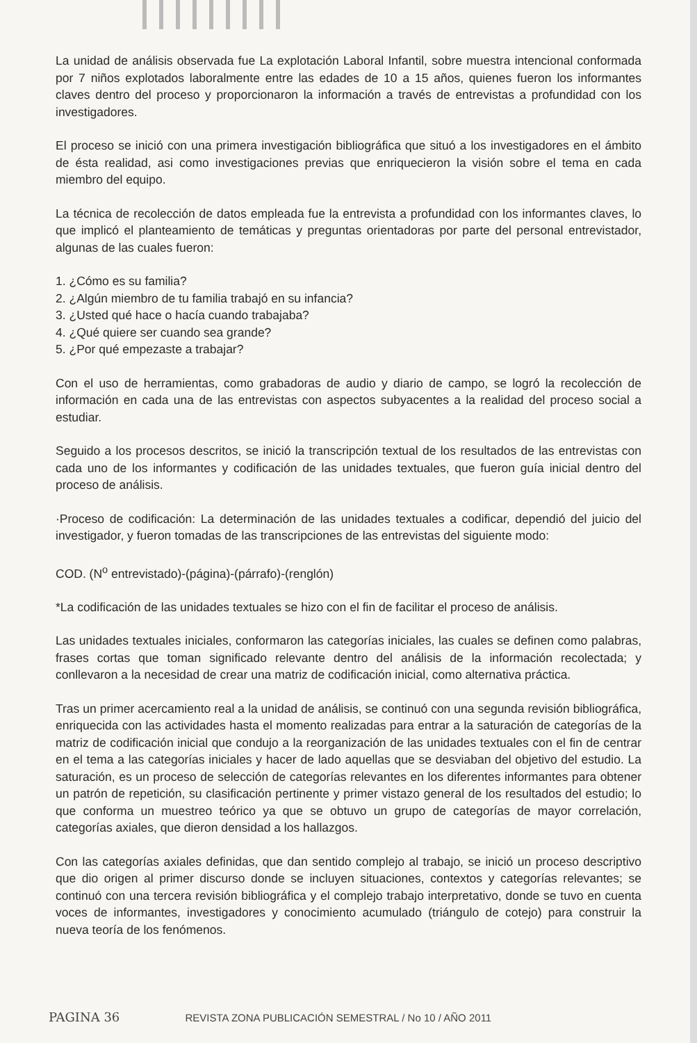La unidad de análisis observada fue La explotación Laboral Infantil, sobre muestra intencional conformada por 7 niños explotados laboralmente entre las edades de 10 a 15 años, quienes fueron los informantes claves dentro del proceso y proporcionaron la información a través de entrevistas a profundidad con los investigadores.
El proceso se inició con una primera investigación bibliográfica que situó a los investigadores en el ámbito de ésta realidad, asi como investigaciones previas que enriquecieron la visión sobre el tema en cada miembro del equipo.
La técnica de recolección de datos empleada fue la entrevista a profundidad con los informantes claves, lo que implicó el planteamiento de temáticas y preguntas orientadoras por parte del personal entrevistador, algunas de las cuales fueron:
1. ¿Cómo es su familia?
2. ¿Algún miembro de tu familia trabajó en su infancia?
3. ¿Usted qué hace o hacía cuando trabajaba?
4. ¿Qué quiere ser cuando sea grande?
5. ¿Por qué empezaste a trabajar?
Con el uso de herramientas, como grabadoras de audio y diario de campo, se logró la recolección de información en cada una de las entrevistas con aspectos subyacentes a la realidad del proceso social a estudiar.
Seguido a los procesos descritos, se inició la transcripción textual de los resultados de las entrevistas con cada uno de los informantes y codificación de las unidades textuales, que fueron guía inicial dentro del proceso de análisis.
·Proceso de codificación: La determinación de las unidades textuales a codificar, dependió del juicio del investigador, y fueron tomadas de las transcripciones de las entrevistas del siguiente modo:
COD. (N<sup>o</sup> entrevistado)-(página)-(párrafo)-(renglón)
*La codificación de las unidades textuales se hizo con el fin de facilitar el proceso de análisis.
Las unidades textuales iniciales, conformaron las categorías iniciales, las cuales se definen como palabras, frases cortas que toman significado relevante dentro del análisis de la información recolectada; y conllevaron a la necesidad de crear una matriz de codificación inicial, como alternativa práctica.
Tras un primer acercamiento real a la unidad de análisis, se continuó con una segunda revisión bibliográfica, enriquecida con las actividades hasta el momento realizadas para entrar a la saturación de categorías de la matriz de codificación inicial que condujo a la reorganización de las unidades textuales con el fin de centrar en el tema a las categorías iniciales y hacer de lado aquellas que se desviaban del objetivo del estudio. La saturación, es un proceso de selección de categorías relevantes en los diferentes informantes para obtener un patrón de repetición, su clasificación pertinente y primer vistazo general de los resultados del estudio; lo que conforma un muestreo teórico ya que se obtuvo un grupo de categorías de mayor correlación, categorías axiales, que dieron densidad a los hallazgos.
Con las categorías axiales definidas, que dan sentido complejo al trabajo, se inició un proceso descriptivo que dio origen al primer discurso donde se incluyen situaciones, contextos y categorías relevantes; se continuó con una tercera revisión bibliográfica y el complejo trabajo interpretativo, donde se tuvo en cuenta voces de informantes, investigadores y conocimiento acumulado (triángulo de cotejo) para construir la nueva teoría de los fenómenos.
PAGINA 36 REVISTA ZONA PUBLICACIÓN SEMESTRAL / No 10 / AÑO 2011